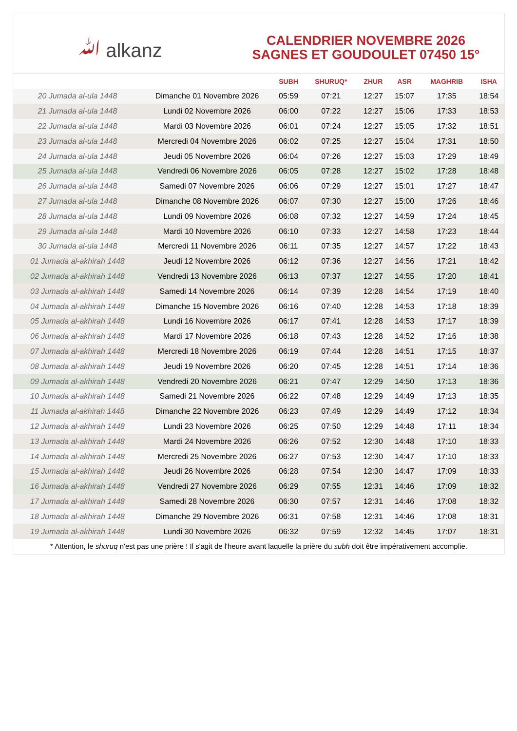ﷲ alkanz
CALENDRIER NOVEMBRE 2026
SAGNES ET GOUDOULET 07450 15°
| | | SUBH | SHURUQ* | ZHUR | ASR | MAGHRIB | ISHA |
| --- | --- | --- | --- | --- | --- | --- | --- |
| 20 Jumada al-ula 1448 | Dimanche 01 Novembre 2026 | 05:59 | 07:21 | 12:27 | 15:07 | 17:35 | 18:54 |
| 21 Jumada al-ula 1448 | Lundi 02 Novembre 2026 | 06:00 | 07:22 | 12:27 | 15:06 | 17:33 | 18:53 |
| 22 Jumada al-ula 1448 | Mardi 03 Novembre 2026 | 06:01 | 07:24 | 12:27 | 15:05 | 17:32 | 18:51 |
| 23 Jumada al-ula 1448 | Mercredi 04 Novembre 2026 | 06:02 | 07:25 | 12:27 | 15:04 | 17:31 | 18:50 |
| 24 Jumada al-ula 1448 | Jeudi 05 Novembre 2026 | 06:04 | 07:26 | 12:27 | 15:03 | 17:29 | 18:49 |
| 25 Jumada al-ula 1448 | Vendredi 06 Novembre 2026 | 06:05 | 07:28 | 12:27 | 15:02 | 17:28 | 18:48 |
| 26 Jumada al-ula 1448 | Samedi 07 Novembre 2026 | 06:06 | 07:29 | 12:27 | 15:01 | 17:27 | 18:47 |
| 27 Jumada al-ula 1448 | Dimanche 08 Novembre 2026 | 06:07 | 07:30 | 12:27 | 15:00 | 17:26 | 18:46 |
| 28 Jumada al-ula 1448 | Lundi 09 Novembre 2026 | 06:08 | 07:32 | 12:27 | 14:59 | 17:24 | 18:45 |
| 29 Jumada al-ula 1448 | Mardi 10 Novembre 2026 | 06:10 | 07:33 | 12:27 | 14:58 | 17:23 | 18:44 |
| 30 Jumada al-ula 1448 | Mercredi 11 Novembre 2026 | 06:11 | 07:35 | 12:27 | 14:57 | 17:22 | 18:43 |
| 01 Jumada al-akhirah 1448 | Jeudi 12 Novembre 2026 | 06:12 | 07:36 | 12:27 | 14:56 | 17:21 | 18:42 |
| 02 Jumada al-akhirah 1448 | Vendredi 13 Novembre 2026 | 06:13 | 07:37 | 12:27 | 14:55 | 17:20 | 18:41 |
| 03 Jumada al-akhirah 1448 | Samedi 14 Novembre 2026 | 06:14 | 07:39 | 12:28 | 14:54 | 17:19 | 18:40 |
| 04 Jumada al-akhirah 1448 | Dimanche 15 Novembre 2026 | 06:16 | 07:40 | 12:28 | 14:53 | 17:18 | 18:39 |
| 05 Jumada al-akhirah 1448 | Lundi 16 Novembre 2026 | 06:17 | 07:41 | 12:28 | 14:53 | 17:17 | 18:39 |
| 06 Jumada al-akhirah 1448 | Mardi 17 Novembre 2026 | 06:18 | 07:43 | 12:28 | 14:52 | 17:16 | 18:38 |
| 07 Jumada al-akhirah 1448 | Mercredi 18 Novembre 2026 | 06:19 | 07:44 | 12:28 | 14:51 | 17:15 | 18:37 |
| 08 Jumada al-akhirah 1448 | Jeudi 19 Novembre 2026 | 06:20 | 07:45 | 12:28 | 14:51 | 17:14 | 18:36 |
| 09 Jumada al-akhirah 1448 | Vendredi 20 Novembre 2026 | 06:21 | 07:47 | 12:29 | 14:50 | 17:13 | 18:36 |
| 10 Jumada al-akhirah 1448 | Samedi 21 Novembre 2026 | 06:22 | 07:48 | 12:29 | 14:49 | 17:13 | 18:35 |
| 11 Jumada al-akhirah 1448 | Dimanche 22 Novembre 2026 | 06:23 | 07:49 | 12:29 | 14:49 | 17:12 | 18:34 |
| 12 Jumada al-akhirah 1448 | Lundi 23 Novembre 2026 | 06:25 | 07:50 | 12:29 | 14:48 | 17:11 | 18:34 |
| 13 Jumada al-akhirah 1448 | Mardi 24 Novembre 2026 | 06:26 | 07:52 | 12:30 | 14:48 | 17:10 | 18:33 |
| 14 Jumada al-akhirah 1448 | Mercredi 25 Novembre 2026 | 06:27 | 07:53 | 12:30 | 14:47 | 17:10 | 18:33 |
| 15 Jumada al-akhirah 1448 | Jeudi 26 Novembre 2026 | 06:28 | 07:54 | 12:30 | 14:47 | 17:09 | 18:33 |
| 16 Jumada al-akhirah 1448 | Vendredi 27 Novembre 2026 | 06:29 | 07:55 | 12:31 | 14:46 | 17:09 | 18:32 |
| 17 Jumada al-akhirah 1448 | Samedi 28 Novembre 2026 | 06:30 | 07:57 | 12:31 | 14:46 | 17:08 | 18:32 |
| 18 Jumada al-akhirah 1448 | Dimanche 29 Novembre 2026 | 06:31 | 07:58 | 12:31 | 14:46 | 17:08 | 18:31 |
| 19 Jumada al-akhirah 1448 | Lundi 30 Novembre 2026 | 06:32 | 07:59 | 12:32 | 14:45 | 17:07 | 18:31 |
* Attention, le shuruq n'est pas une prière ! Il s'agit de l'heure avant laquelle la prière du subh doit être impérativement accomplie.